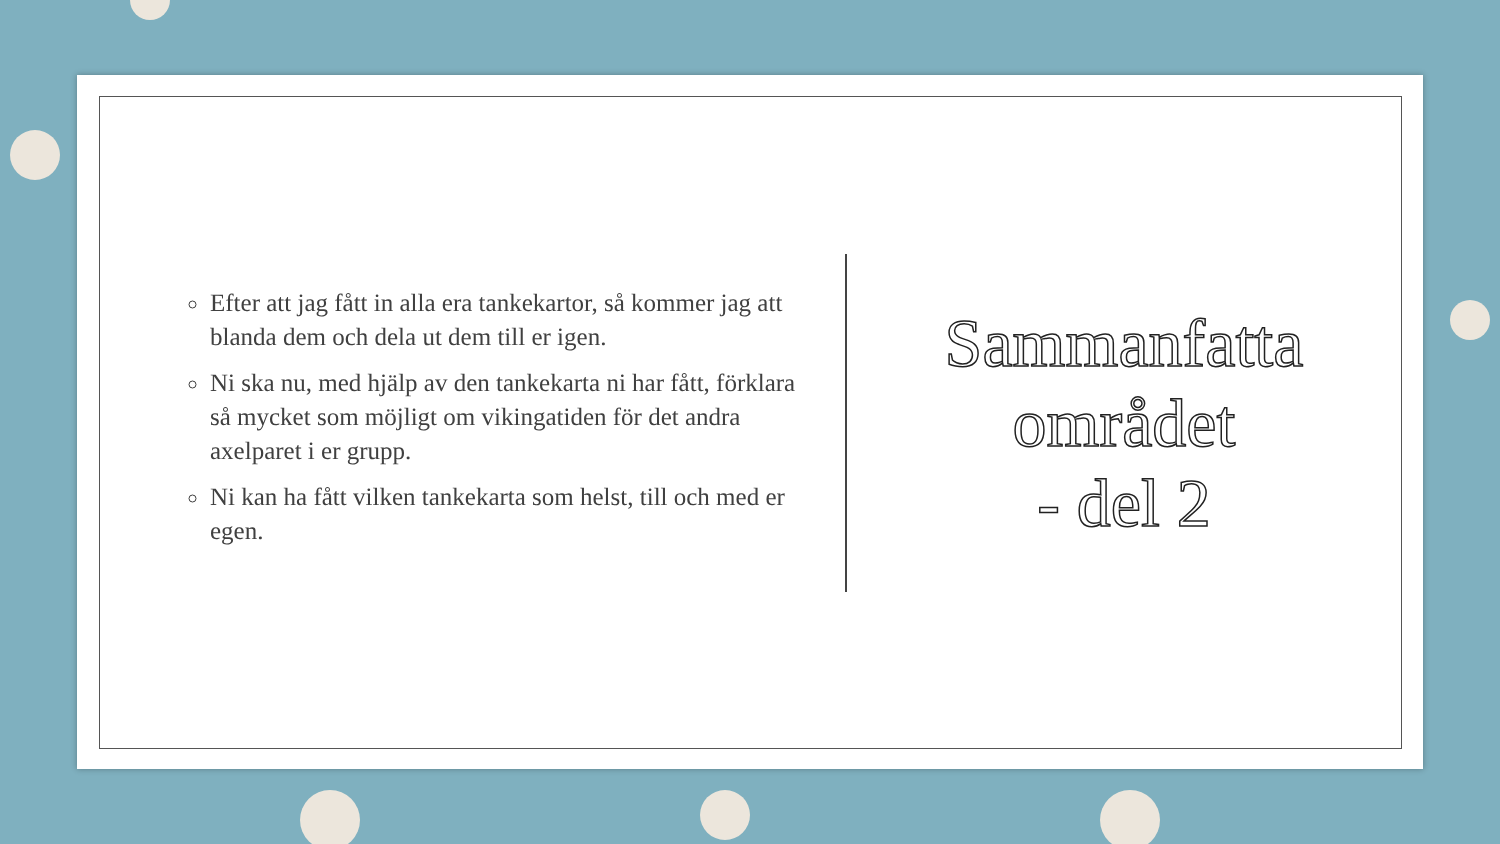Efter att jag fått in alla era tankekartor, så kommer jag att blanda dem och dela ut dem till er igen.
Ni ska nu, med hjälp av den tankekarta ni har fått, förklara så mycket som möjligt om vikingatiden för det andra axelparet i er grupp.
Ni kan ha fått vilken tankekarta som helst, till och med er egen.
Sammanfatta
området
- del 2